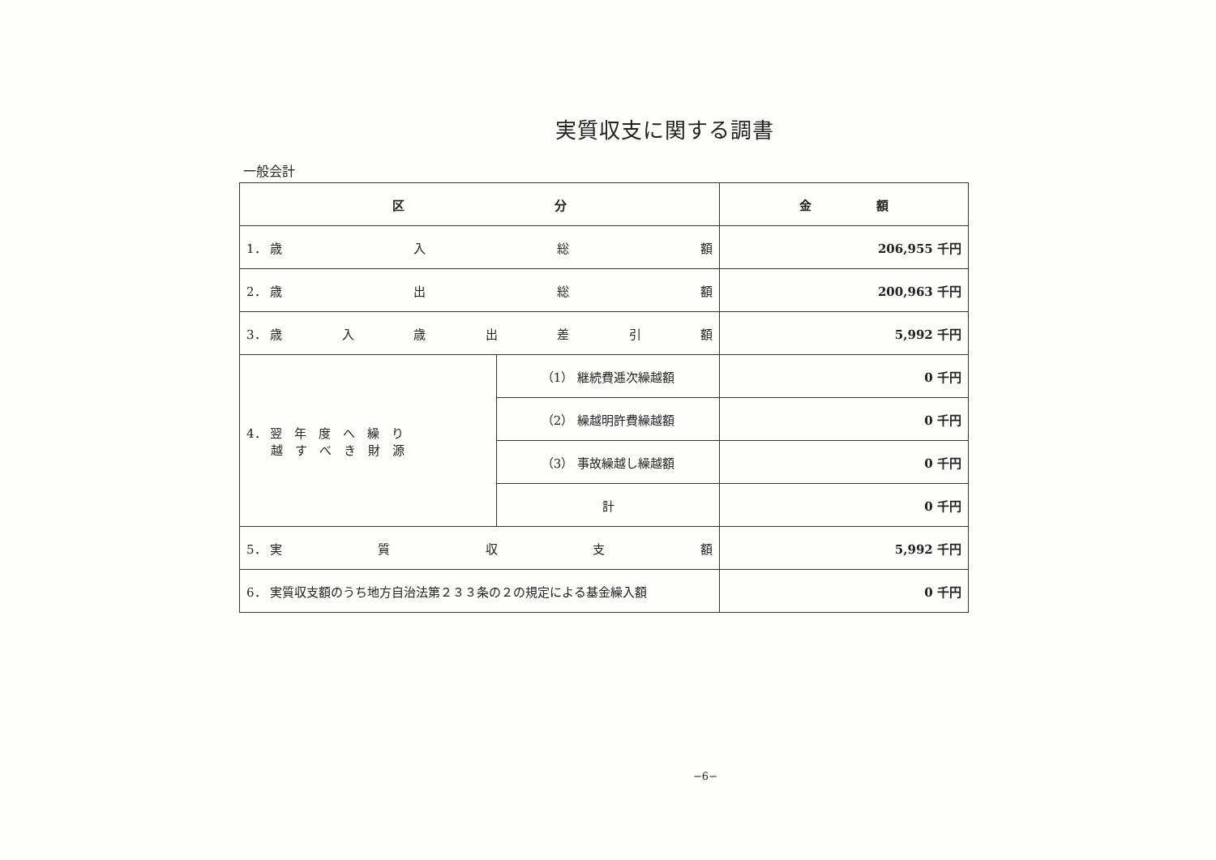実質収支に関する調書
一般会計
| 区 分 | | 金 額 |
| --- | --- | --- |
| 1． 歳 入 総 額 | | 206,955 千円 |
| 2． 歳 出 総 額 | | 200,963 千円 |
| 3． 歳 入 歳 出 差 引 額 | | 5,992 千円 |
| 4． 翌 年 度 へ 繰 り 越 す べ き 財 源 | （1） 継続費逓次繰越額 | 0 千円 |
| | （2） 繰越明許費繰越額 | 0 千円 |
| | （3） 事故繰越し繰越額 | 0 千円 |
| | 計 | 0 千円 |
| 5． 実 質 収 支 額 | | 5,992 千円 |
| 6． 実質収支額のうち地方自治法第２３３条の２の規定による基金繰入額 | | 0 千円 |
−6−